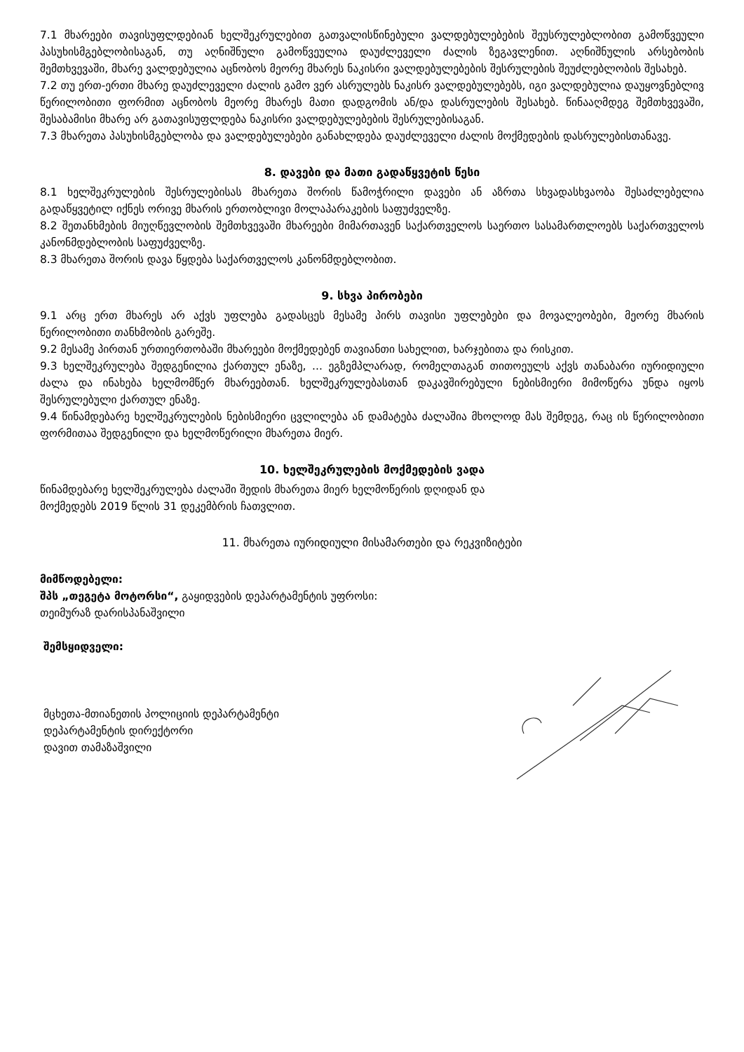7.1 მხარეები თავისუფლდებიან ხელშეკრულებით გათვალისწინებული ვალდებულებების შეუსრულებლობით გამოწვეული პასუხისმგებლობისაგან, თუ აღნიშნული გამოწვეულია დაუძლეველი ძალის ზეგავლენით. აღნიშნულის არსებობის შემთხვევაში, მხარე ვალდებულია აცნობოს მეორე მხარეს ნაკისრი ვალდებულებების შესრულების შეუძლებლობის შესახებ.
7.2 თუ ერთ-ერთი მხარე დაუძლეველი ძალის გამო ვერ ასრულებს ნაკისრ ვალდებულებებს, იგი ვალდებულია დაუყოვნებლივ წერილობითი ფორმით აცნობოს მეორე მხარეს მათი დადგომის ან/და დასრულების შესახებ. წინააღმდეგ შემთხვევაში, შესაბამისი მხარე არ გათავისუფლდება ნაკისრი ვალდებულებების შესრულებისაგან.
7.3 მხარეთა პასუხისმგებლობა და ვალდებულებები განახლდება დაუძლეველი ძალის მოქმედების დასრულებისთანავე.
8. დავები და მათი გადაწყვეტის წესი
8.1 ხელშეკრულების შესრულებისას მხარეთა შორის წამოჭრილი დავები ან აზრთა სხვადასხვაობა შესაძლებელია გადაწყვეტილ იქნეს ორივე მხარის ერთობლივი მოლაპარაკების საფუძველზე.
8.2 შეთანხმების მიუღწევლობის შემთხვევაში მხარეები მიმართავენ საქართველოს საერთო სასამართლოებს საქართველოს კანონმდებლობის საფუძველზე.
8.3 მხარეთა შორის დავა წყდება საქართველოს კანონმდებლობით.
9. სხვა პირობები
9.1 არც ერთ მხარეს არ აქვს უფლება გადასცეს მესამე პირს თავისი უფლებები და მოვალეობები, მეორე მხარის წერილობითი თანხმობის გარეშე.
9.2 მესამე პირთან ურთიერთობაში მხარეები მოქმედებენ თავიანთი სახელით, ხარჯებითა და რისკით.
9.3 ხელშეკრულება შედგენილია ქართულ ენაზე, ... ეგზემპლარად, რომელთაგან თითოეულს აქვს თანაბარი იურიდიული ძალა და ინახება ხელმომწერ მხარეებთან. ხელშეკრულებასთან დაკავშირებული ნებისმიერი მიმოწერა უნდა იყოს შესრულებული ქართულ ენაზე.
9.4 წინამდებარე ხელშეკრულების ნებისმიერი ცვლილება ან დამატება ძალაშია მხოლოდ მას შემდეგ, რაც ის წერილობითი ფორმითაა შედგენილი და ხელმოწერილი მხარეთა მიერ.
10. ხელშეკრულების მოქმედების ვადა
წინამდებარე ხელშეკრულება ძალაში შედის მხარეთა მიერ ხელმოწერის დღიდან და
მოქმედებს 2019 წლის 31 დეკემბრის ჩათვლით.
11. მხარეთა იურიდიული მისამართები და რეკვიზიტები
მიმწოდებელი:
შპს „თეგეტა მოტორსი“, გაყიდვების დეპარტამენტის უფროსი:
თეიმურაზ დარისპანაშვილი
შემსყიდველი:
მცხეთა-მთიანეთის პოლიციის დეპარტამენტი
დეპარტამენტის დირექტორი
დავით თამაზაშვილი